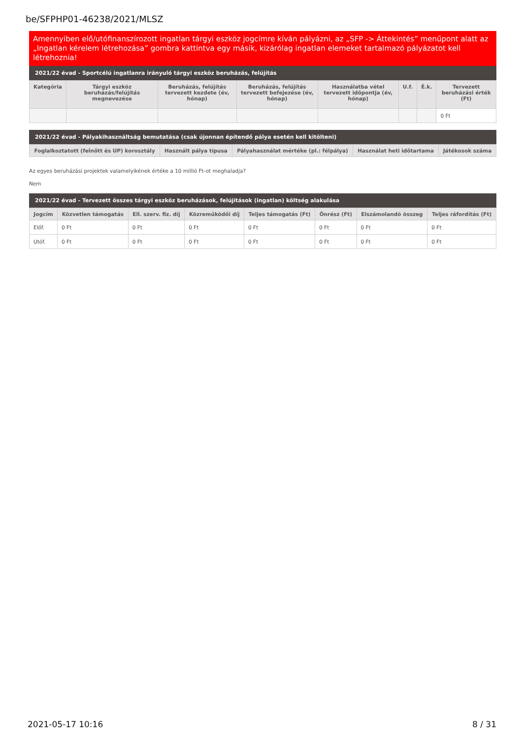be/SFPHP01-46238/2021/MLSZ
Amennyiben elő/utófinanszírozott ingatlan tárgyi eszköz jogcímre kíván pályázni, az „SFP -> Áttekintés” menűpont alatt az „Ingatlan kérelem létrehozása” gombra kattintva egy másik, kizárólag ingatlan elemeket tartalmazó pályázatot kell létrehoznia!
2021/22 évad - Sportcélú ingatlanra irányuló tárgyi eszköz beruházás, felújítás
| Kategória | Tárgyi eszköz beruházás/felújítás megnevezése | Beruházás, felújítás tervezett kezdete (év, hónap) | Beruházás, felújítás tervezett befejezése (év, hónap) | Használatba vétel tervezett időpontja (év, hónap) | U.f. | É.k. | Tervezett beruházási érték (Ft) |
| --- | --- | --- | --- | --- | --- | --- | --- |
| | | | | | | | 0 Ft |
2021/22 évad - Pályakihasználtság bemutatása (csak újonnan építendő pálya esetén kell kitölteni)
| Foglalkoztatott (felnőtt és UP) korosztály | Használt pálya típusa | Pályahasználat mértéke (pl.: félpálya) | Használat heti időtartama | Játékosok száma |
| --- | --- | --- | --- | --- |
Az egyes beruházási projektek valamelyikének értéke a 10 millió Ft-ot meghaladja?
Nem
2021/22 évad - Tervezett összes tárgyi eszköz beruházások, felújítások (ingatlan) költség alakulása
| Jogcím | Közvetlen támogatás | Ell. szerv. fiz. díj | Közreműködői díj | Teljes támogatás (Ft) | Önrész (Ft) | Elszámolandó összeg | Teljes ráfordítás (Ft) |
| --- | --- | --- | --- | --- | --- | --- | --- |
| Előf. | 0 Ft | 0 Ft | 0 Ft | 0 Ft | 0 Ft | 0 Ft | 0 Ft |
| Utóf. | 0 Ft | 0 Ft | 0 Ft | 0 Ft | 0 Ft | 0 Ft | 0 Ft |
2021-05-17 10:16 8 / 31